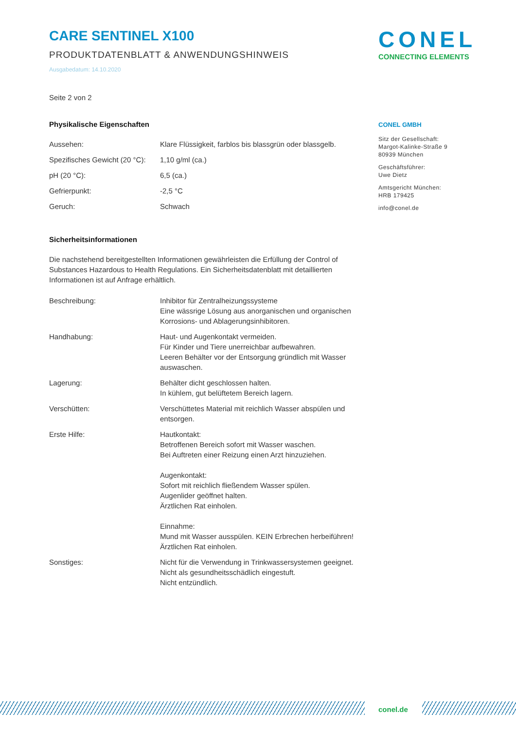CARE SENTINEL X100
PRODUKTDATENBLATT & ANWENDUNGSHINWEIS
Ausgabedatum: 14.10.2020
Seite 2 von 2
Physikalische Eigenschaften
| Aussehen: | Klare Flüssigkeit, farblos bis blassgrün oder blassgelb. |
| Spezifisches Gewicht (20 °C): | 1,10 g/ml (ca.) |
| pH (20 °C): | 6,5 (ca.) |
| Gefrierpunkt: | -2,5 °C |
| Geruch: | Schwach |
Sicherheitsinformationen
Die nachstehend bereitgestellten Informationen gewährleisten die Erfüllung der Control of Substances Hazardous to Health Regulations. Ein Sicherheitsdatenblatt mit detaillierten Informationen ist auf Anfrage erhältlich.
| Beschreibung: | Inhibitor für Zentralheizungssysteme Eine wässrige Lösung aus anorganischen und organischen Korrosions- und Ablagerungsinhibitoren. |
| Handhabung: | Haut- und Augenkontakt vermeiden. Für Kinder und Tiere unerreichbar aufbewahren. Leeren Behälter vor der Entsorgung gründlich mit Wasser auswaschen. |
| Lagerung: | Behälter dicht geschlossen halten. In kühlem, gut belüftetem Bereich lagern. |
| Verschütten: | Verschüttetes Material mit reichlich Wasser abspülen und entsorgen. |
| Erste Hilfe: | Hautkontakt: Betroffenen Bereich sofort mit Wasser waschen. Bei Auftreten einer Reizung einen Arzt hinzuziehen. Augenkontakt: Sofort mit reichlich fließendem Wasser spülen. Augenlider geöffnet halten. Ärztlichen Rat einholen. Einnahme: Mund mit Wasser ausspülen. KEIN Erbrechen herbeiführen! Ärztlichen Rat einholen. |
| Sonstiges: | Nicht für die Verwendung in Trinkwassersystemen geeignet. Nicht als gesundheitsschädlich eingestuft. Nicht entzündlich. |
CONEL
CONNECTING ELEMENTS
CONEL GMBH
Sitz der Gesellschaft:
Margot-Kalinke-Straße 9
80939 München
Geschäftsführer:
Uwe Dietz
Amtsgericht München:
HRB 179425
info@conel.de
conel.de